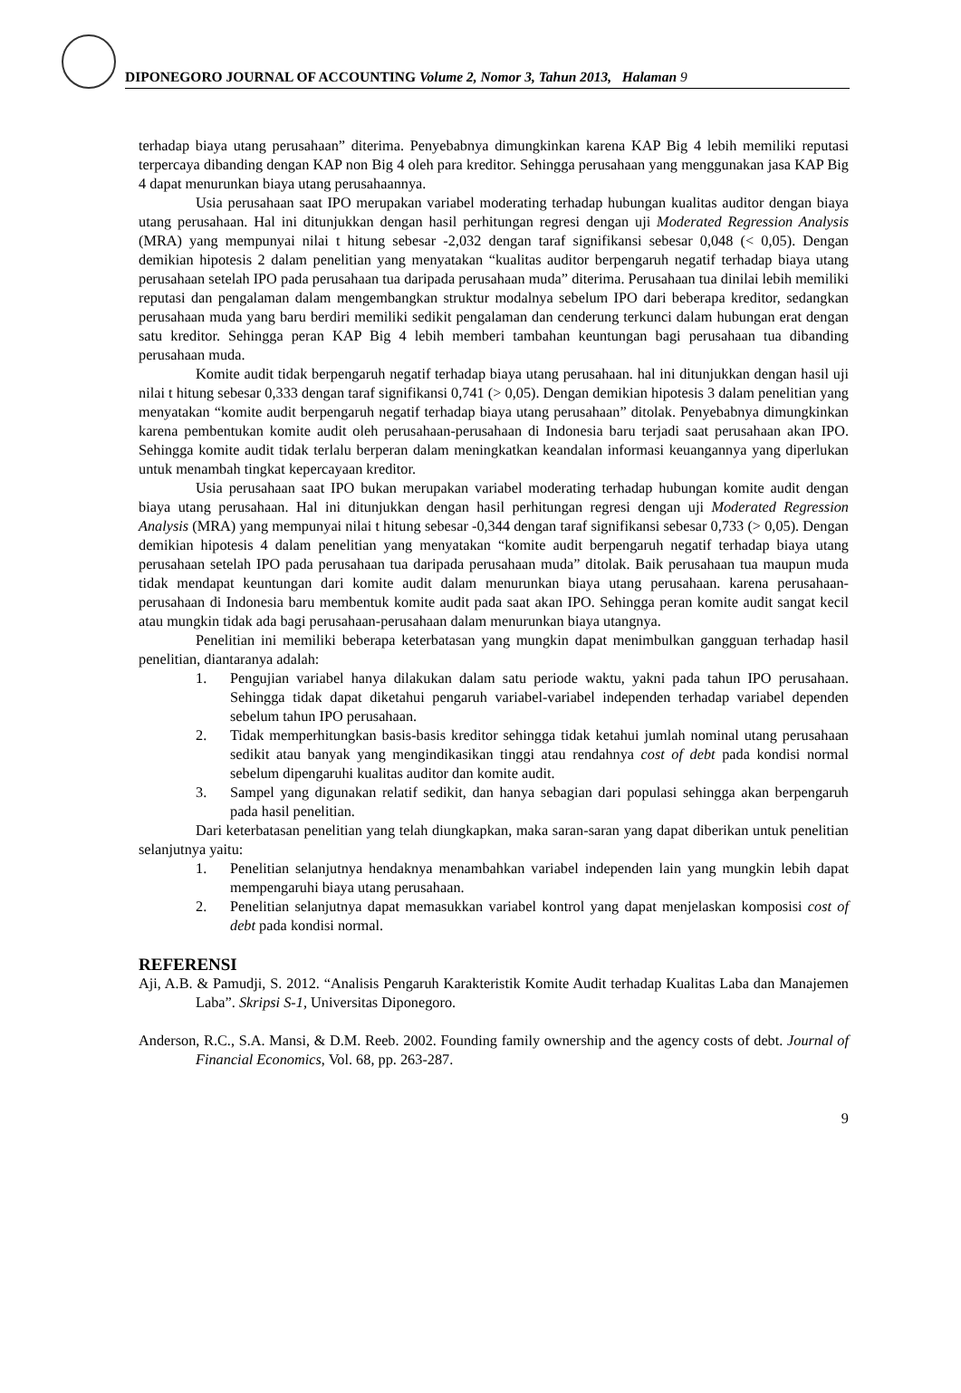DIPONEGORO JOURNAL OF ACCOUNTING Volume 2, Nomor 3, Tahun 2013, Halaman 9
terhadap biaya utang perusahaan” diterima. Penyebabnya dimungkinkan karena KAP Big 4 lebih memiliki reputasi terpercaya dibanding dengan KAP non Big 4 oleh para kreditor. Sehingga perusahaan yang menggunakan jasa KAP Big 4 dapat menurunkan biaya utang perusahaannya.
Usia perusahaan saat IPO merupakan variabel moderating terhadap hubungan kualitas auditor dengan biaya utang perusahaan. Hal ini ditunjukkan dengan hasil perhitungan regresi dengan uji Moderated Regression Analysis (MRA) yang mempunyai nilai t hitung sebesar -2,032 dengan taraf signifikansi sebesar 0,048 (< 0,05). Dengan demikian hipotesis 2 dalam penelitian yang menyatakan “kualitas auditor berpengaruh negatif terhadap biaya utang perusahaan setelah IPO pada perusahaan tua daripada perusahaan muda” diterima. Perusahaan tua dinilai lebih memiliki reputasi dan pengalaman dalam mengembangkan struktur modalnya sebelum IPO dari beberapa kreditor, sedangkan perusahaan muda yang baru berdiri memiliki sedikit pengalaman dan cenderung terkunci dalam hubungan erat dengan satu kreditor. Sehingga peran KAP Big 4 lebih memberi tambahan keuntungan bagi perusahaan tua dibanding perusahaan muda.
Komite audit tidak berpengaruh negatif terhadap biaya utang perusahaan. hal ini ditunjukkan dengan hasil uji nilai t hitung sebesar 0,333 dengan taraf signifikansi 0,741 (> 0,05). Dengan demikian hipotesis 3 dalam penelitian yang menyatakan “komite audit berpengaruh negatif terhadap biaya utang perusahaan” ditolak. Penyebabnya dimungkinkan karena pembentukan komite audit oleh perusahaan-perusahaan di Indonesia baru terjadi saat perusahaan akan IPO. Sehingga komite audit tidak terlalu berperan dalam meningkatkan keandalan informasi keuangannya yang diperlukan untuk menambah tingkat kepercayaan kreditor.
Usia perusahaan saat IPO bukan merupakan variabel moderating terhadap hubungan komite audit dengan biaya utang perusahaan. Hal ini ditunjukkan dengan hasil perhitungan regresi dengan uji Moderated Regression Analysis (MRA) yang mempunyai nilai t hitung sebesar -0,344 dengan taraf signifikansi sebesar 0,733 (> 0,05). Dengan demikian hipotesis 4 dalam penelitian yang menyatakan “komite audit berpengaruh negatif terhadap biaya utang perusahaan setelah IPO pada perusahaan tua daripada perusahaan muda” ditolak. Baik perusahaan tua maupun muda tidak mendapat keuntungan dari komite audit dalam menurunkan biaya utang perusahaan. karena perusahaan-perusahaan di Indonesia baru membentuk komite audit pada saat akan IPO. Sehingga peran komite audit sangat kecil atau mungkin tidak ada bagi perusahaan-perusahaan dalam menurunkan biaya utangnya.
Penelitian ini memiliki beberapa keterbatasan yang mungkin dapat menimbulkan gangguan terhadap hasil penelitian, diantaranya adalah:
1. Pengujian variabel hanya dilakukan dalam satu periode waktu, yakni pada tahun IPO perusahaan. Sehingga tidak dapat diketahui pengaruh variabel-variabel independen terhadap variabel dependen sebelum tahun IPO perusahaan.
2. Tidak memperhitungkan basis-basis kreditor sehingga tidak ketahui jumlah nominal utang perusahaan sedikit atau banyak yang mengindikasikan tinggi atau rendahnya cost of debt pada kondisi normal sebelum dipengaruhi kualitas auditor dan komite audit.
3. Sampel yang digunakan relatif sedikit, dan hanya sebagian dari populasi sehingga akan berpengaruh pada hasil penelitian.
Dari keterbatasan penelitian yang telah diungkapkan, maka saran-saran yang dapat diberikan untuk penelitian selanjutnya yaitu:
1. Penelitian selanjutnya hendaknya menambahkan variabel independen lain yang mungkin lebih dapat mempengaruhi biaya utang perusahaan.
2. Penelitian selanjutnya dapat memasukkan variabel kontrol yang dapat menjelaskan komposisi cost of debt pada kondisi normal.
REFERENSI
Aji, A.B. & Pamudji, S. 2012. “Analisis Pengaruh Karakteristik Komite Audit terhadap Kualitas Laba dan Manajemen Laba”. Skripsi S-1, Universitas Diponegoro.
Anderson, R.C., S.A. Mansi, & D.M. Reeb. 2002. Founding family ownership and the agency costs of debt. Journal of Financial Economics, Vol. 68, pp. 263-287.
9